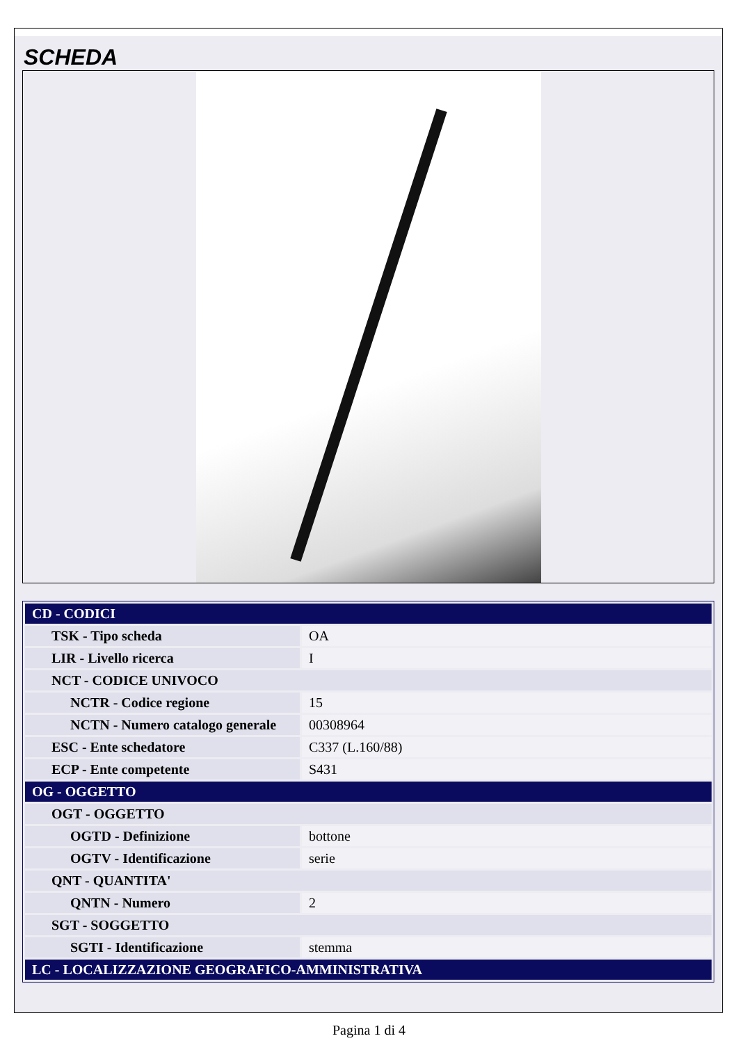SCHEDA
| CD - CODICI | |
| TSK - Tipo scheda | OA |
| LIR - Livello ricerca | I |
| NCT - CODICE UNIVOCO | |
| NCTR - Codice regione | 15 |
| NCTN - Numero catalogo generale | 00308964 |
| ESC - Ente schedatore | C337 (L.160/88) |
| ECP - Ente competente | S431 |
| OG - OGGETTO | |
| OGT - OGGETTO | |
| OGTD - Definizione | bottone |
| OGTV - Identificazione | serie |
| QNT - QUANTITA' | |
| QNTN - Numero | 2 |
| SGT - SOGGETTO | |
| SGTI - Identificazione | stemma |
| LC - LOCALIZZAZIONE GEOGRAFICO-AMMINISTRATIVA | |
Pagina 1 di 4